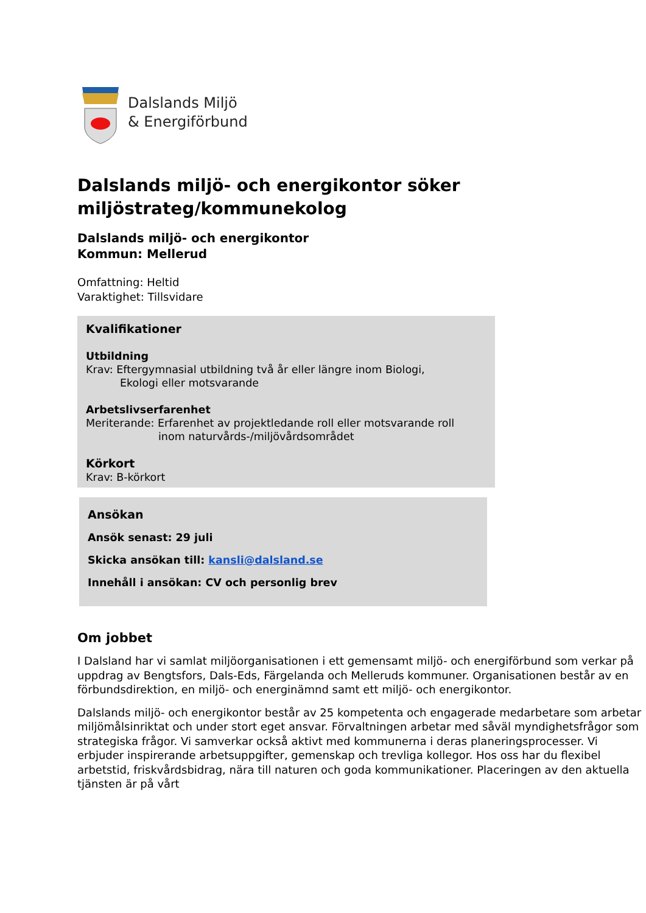Dalslands Miljö
& Energiförbund
Dalslands miljö- och energikontor söker miljöstrateg/kommunekolog
Dalslands miljö- och energikontor
Kommun: Mellerud
Omfattning: Heltid
Varaktighet: Tillsvidare
Kvalifikationer
Utbildning
Krav: Eftergymnasial utbildning två år eller längre inom Biologi,
Ekologi eller motsvarande
Arbetslivserfarenhet
Meriterande: Erfarenhet av projektledande roll eller motsvarande roll
inom naturvårds-/miljövårdsområdet
Körkort
Krav: B-körkort
Ansökan
Ansök senast: 29 juli
Skicka ansökan till: kansli@dalsland.se
Innehåll i ansökan: CV och personlig brev
Om jobbet
I Dalsland har vi samlat miljöorganisationen i ett gemensamt miljö- och energiförbund som verkar på uppdrag av Bengtsfors, Dals-Eds, Färgelanda och Melleruds kommuner. Organisationen består av en förbundsdirektion, en miljö- och energinämnd samt ett miljö- och energikontor.
Dalslands miljö- och energikontor består av 25 kompetenta och engagerade medarbetare som arbetar miljömålsinriktat och under stort eget ansvar. Förvaltningen arbetar med såväl myndighetsfrågor som strategiska frågor. Vi samverkar också aktivt med kommunerna i deras planeringsprocesser. Vi erbjuder inspirerande arbetsuppgifter, gemenskap och trevliga kollegor. Hos oss har du flexibel arbetstid, friskvårdsbidrag, nära till naturen och goda kommunikationer. Placeringen av den aktuella tjänsten är på vårt